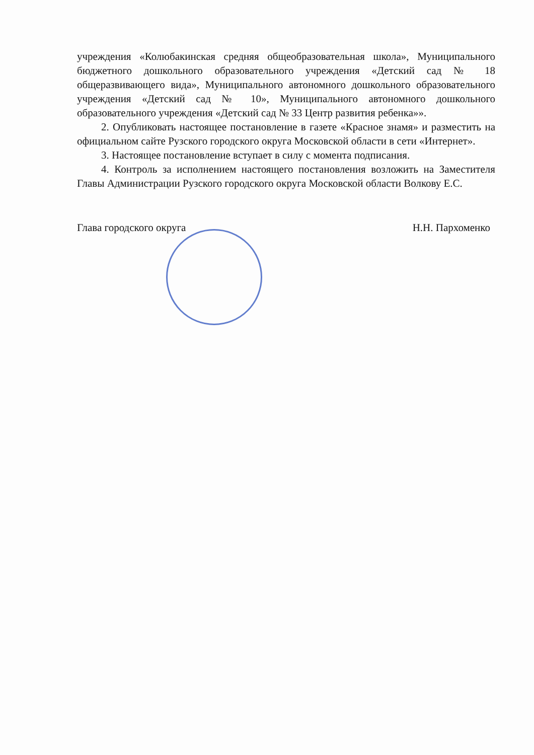учреждения «Колюбакинская средняя общеобразовательная школа», Муниципального бюджетного дошкольного образовательного учреждения «Детский сад № 18 общеразвивающего вида», Муниципального автономного дошкольного образовательного учреждения «Детский сад № 10», Муниципального автономного дошкольного образовательного учреждения «Детский сад № 33 Центр развития ребенка»».
2. Опубликовать настоящее постановление в газете «Красное знамя» и разместить на официальном сайте Рузского городского округа Московской области в сети «Интернет».
3. Настоящее постановление вступает в силу с момента подписания.
4. Контроль за исполнением настоящего постановления возложить на Заместителя Главы Администрации Рузского городского округа Московской области Волкову Е.С.
Глава городского округа Н.Н. Пархоменко